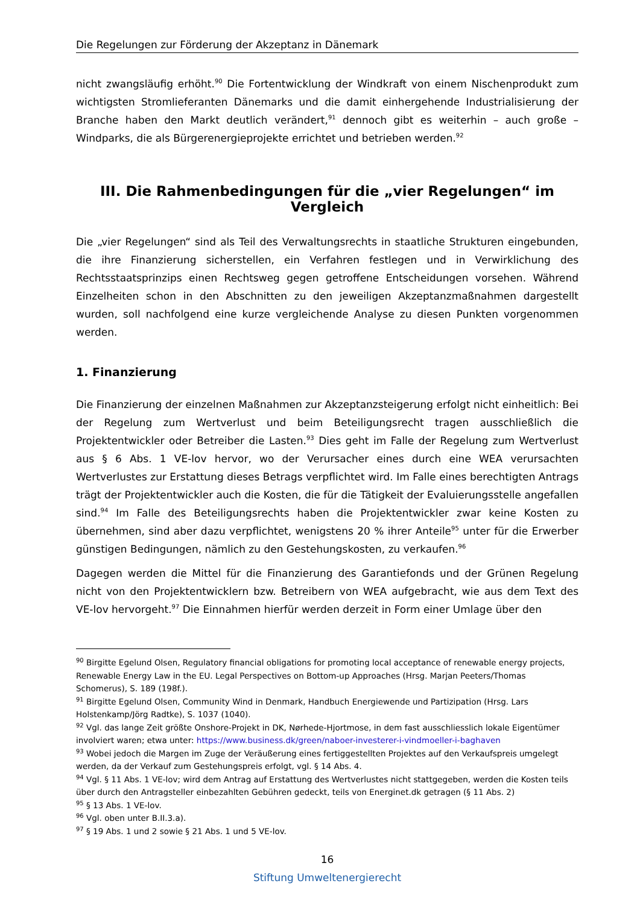Die Regelungen zur Förderung der Akzeptanz in Dänemark
nicht zwangsläufig erhöht.<sup>90</sup> Die Fortentwicklung der Windkraft von einem Nischenprodukt zum wichtigsten Stromlieferanten Dänemarks und die damit einhergehende Industrialisierung der Branche haben den Markt deutlich verändert,<sup>91</sup> dennoch gibt es weiterhin – auch große – Windparks, die als Bürgerenergieprojekte errichtet und betrieben werden.<sup>92</sup>
III. Die Rahmenbedingungen für die „vier Regelungen“ im Vergleich
Die „vier Regelungen“ sind als Teil des Verwaltungsrechts in staatliche Strukturen eingebunden, die ihre Finanzierung sicherstellen, ein Verfahren festlegen und in Verwirklichung des Rechtsstaatsprinzips einen Rechtsweg gegen getroffene Entscheidungen vorsehen. Während Einzelheiten schon in den Abschnitten zu den jeweiligen Akzeptanzmaßnahmen dargestellt wurden, soll nachfolgend eine kurze vergleichende Analyse zu diesen Punkten vorgenommen werden.
1. Finanzierung
Die Finanzierung der einzelnen Maßnahmen zur Akzeptanzsteigerung erfolgt nicht einheitlich: Bei der Regelung zum Wertverlust und beim Beteiligungsrecht tragen ausschließlich die Projektentwickler oder Betreiber die Lasten.<sup>93</sup> Dies geht im Falle der Regelung zum Wertverlust aus § 6 Abs. 1 VE-lov hervor, wo der Verursacher eines durch eine WEA verursachten Wertverlustes zur Erstattung dieses Betrags verpflichtet wird. Im Falle eines berechtigten Antrags trägt der Projektentwickler auch die Kosten, die für die Tätigkeit der Evaluierungsstelle angefallen sind.<sup>94</sup> Im Falle des Beteiligungsrechts haben die Projektentwickler zwar keine Kosten zu übernehmen, sind aber dazu verpflichtet, wenigstens 20 % ihrer Anteile<sup>95</sup> unter für die Erwerber günstigen Bedingungen, nämlich zu den Gestehungskosten, zu verkaufen.<sup>96</sup>
Dagegen werden die Mittel für die Finanzierung des Garantiefonds und der Grünen Regelung nicht von den Projektentwicklern bzw. Betreibern von WEA aufgebracht, wie aus dem Text des VE-lov hervorgeht.<sup>97</sup> Die Einnahmen hierfür werden derzeit in Form einer Umlage über den
<sup>90</sup> Birgitte Egelund Olsen, Regulatory financial obligations for promoting local acceptance of renewable energy projects, Renewable Energy Law in the EU. Legal Perspectives on Bottom-up Approaches (Hrsg. Marjan Peeters/Thomas Schomerus), S. 189 (198f.).
<sup>91</sup> Birgitte Egelund Olsen, Community Wind in Denmark, Handbuch Energiewende und Partizipation (Hrsg. Lars Holstenkamp/Jörg Radtke), S. 1037 (1040).
<sup>92</sup> Vgl. das lange Zeit größte Onshore-Projekt in DK, Nørhede-Hjortmose, in dem fast ausschliesslich lokale Eigentümer involviert waren; etwa unter: https://www.business.dk/green/naboer-investerer-i-vindmoeller-i-baghaven
<sup>93</sup> Wobei jedoch die Margen im Zuge der Veräußerung eines fertiggestellten Projektes auf den Verkaufspreis umgelegt werden, da der Verkauf zum Gestehungspreis erfolgt, vgl. § 14 Abs. 4.
<sup>94</sup> Vgl. § 11 Abs. 1 VE-lov; wird dem Antrag auf Erstattung des Wertverlustes nicht stattgegeben, werden die Kosten teils über durch den Antragsteller einbezahlten Gebühren gedeckt, teils von Energinet.dk getragen (§ 11 Abs. 2)
<sup>95</sup> § 13 Abs. 1 VE-lov.
<sup>96</sup> Vgl. oben unter B.II.3.a).
<sup>97</sup> § 19 Abs. 1 und 2 sowie § 21 Abs. 1 und 5 VE-lov.
16
Stiftung Umweltenergierecht